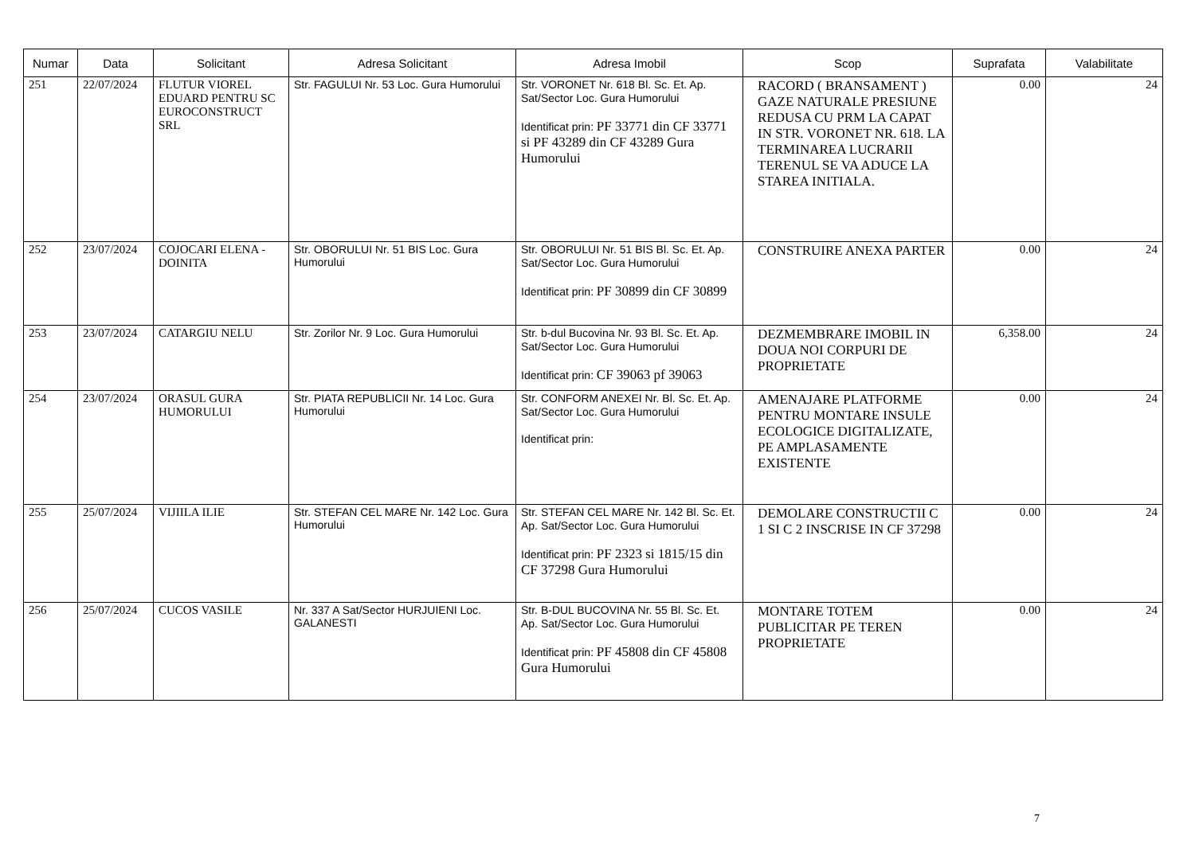| Numar | Data | Solicitant | Adresa Solicitant | Adresa Imobil | Scop | Suprafata | Valabilitate |
| --- | --- | --- | --- | --- | --- | --- | --- |
| 251 | 22/07/2024 | FLUTUR VIOREL EDUARD PENTRU SC EUROCONSTRUCT SRL | Str. FAGULUI Nr. 53 Loc. Gura Humorului | Str. VORONET Nr. 618 Bl. Sc. Et. Ap. Sat/Sector Loc. Gura Humorului Identificat prin: PF 33771 din CF 33771 si PF 43289 din CF 43289 Gura Humorului | RACORD ( BRANSAMENT ) GAZE NATURALE PRESIUNE REDUSA CU PRM LA CAPAT IN STR. VORONET NR. 618. LA TERMINAREA LUCRARII TERENUL SE VA ADUCE LA STAREA INITIALA. | 0.00 | 24 |
| 252 | 23/07/2024 | COJOCARI ELENA - DOINITA | Str. OBORULUI Nr. 51 BIS Loc. Gura Humorului | Str. OBORULUI Nr. 51 BIS Bl. Sc. Et. Ap. Sat/Sector Loc. Gura Humorului Identificat prin: PF 30899 din CF 30899 | CONSTRUIRE ANEXA PARTER | 0.00 | 24 |
| 253 | 23/07/2024 | CATARGIU NELU | Str. Zorilor Nr. 9 Loc. Gura Humorului | Str. b-dul Bucovina Nr. 93 Bl. Sc. Et. Ap. Sat/Sector Loc. Gura Humorului Identificat prin: CF 39063 pf 39063 | DEZMEMBRARE IMOBIL IN DOUA NOI CORPURI DE PROPRIETATE | 6,358.00 | 24 |
| 254 | 23/07/2024 | ORASUL GURA HUMORULUI | Str. PIATA REPUBLICII Nr. 14 Loc. Gura Humorului | Str. CONFORM ANEXEI Nr. Bl. Sc. Et. Ap. Sat/Sector Loc. Gura Humorului Identificat prin: | AMENAJARE PLATFORME PENTRU MONTARE INSULE ECOLOGICE DIGITALIZATE, PE AMPLASAMENTE EXISTENTE | 0.00 | 24 |
| 255 | 25/07/2024 | VIJIILA ILIE | Str. STEFAN CEL MARE Nr. 142 Loc. Gura Humorului | Str. STEFAN CEL MARE Nr. 142 Bl. Sc. Et. Ap. Sat/Sector Loc. Gura Humorului Identificat prin: PF 2323 si 1815/15 din CF 37298 Gura Humorului | DEMOLARE CONSTRUCTII C 1 SI C 2 INSCRISE IN CF 37298 | 0.00 | 24 |
| 256 | 25/07/2024 | CUCOS VASILE | Nr. 337 A Sat/Sector HURJUIENI Loc. GALANESTI | Str. B-DUL BUCOVINA Nr. 55 Bl. Sc. Et. Ap. Sat/Sector Loc. Gura Humorului Identificat prin: PF 45808 din CF 45808 Gura Humorului | MONTARE TOTEM PUBLICITAR PE TEREN PROPRIETATE | 0.00 | 24 |
7